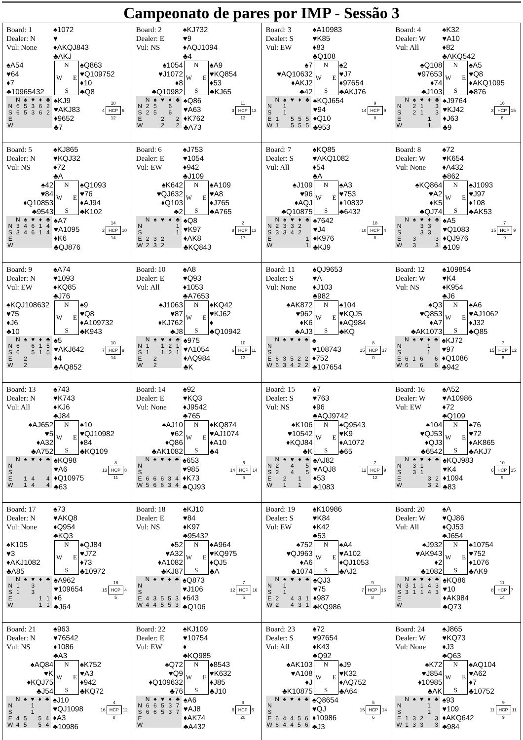Campeonato de pares por IMP - Sessão 3
| Board: 1 Dealer: N Vul: None ♠1072 ♥ ♦AKQJ843 ♣AKJ ♠A54 ♥64 ♦7 ♣10965432 N W E S ♠Q863 ♥Q109752 ♦10 ♣Q8 / / N / ♠ / ♥ / ♦ / ♣ / / N / 6 / 5 / 3 / 6 / 2 / / S / 6 / 5 / 3 / 6 / 2 / / E / / / / / / / W / / / / / / ♠KJ9 ♥AKJ83 ♦9652 ♣7 / / 18 / / / 4 / HCP / 6 / / / 12 / / | Board: 2 Dealer: E Vul: NS ♠KJ732 ♥9 ♦AQJ1094 ♣4 ♠1054 ♥J1072 ♦8 ♣Q10982 N W E S ♠A9 ♥KQ854 ♦53 ♣KJ65 / / N / ♠ / ♥ / ♦ / ♣ / / N / 2 / 5 / / 6 / / / S / 2 / 5 / / 6 / / / E / / / 2 / / 2 / / W / / / 2 / / 2 / ♠Q86 ♥A63 ♦K762 ♣A73 / / 11 / / / 3 / HCP / 13 / / / 13 / / | Board: 3 Dealer: S Vul: EW ♠A10983 ♥K85 ♦83 ♣Q108 ♠7 ♥AQ10632 ♦AKJ2 ♣42 N W E S ♠2 ♥J7 ♦97654 ♣AKJ76 / / N / ♠ / ♥ / ♦ / ♣ / / N / / 1 / / / / / S / / 1 / / / / / E / 1 / / 5 / 5 / 5 / / W / 1 / / 5 / 5 / 5 / ♠KQJ654 ♥94 ♦Q10 ♣953 / / 9 / / / 14 / HCP / 9 / / / 8 / / | Board: 4 Dealer: W Vul: All ♠K32 ♥A10 ♦82 ♣AKQ542 ♠Q108 ♥97653 ♦74 ♣J103 N W E S ♠A5 ♥Q8 ♦AKQ1095 ♣876 / / N / ♠ / ♥ / ♦ / ♣ / / N / / 2 / 1 / / 3 / / S / / 2 / 1 / / 3 / / E / / / / 1 / / / W / / / / 1 / / ♠J9764 ♥KJ42 ♦J63 ♣9 / / 16 / / / 3 / HCP / 15 / / / 6 / / |
| Board: 5 Dealer: N Vul: NS ♠KJ865 ♥KQJ32 ♦72 ♣A ♠42 ♥84 ♦Q10853 ♣9543 N W E S ♠Q1093 ♥76 ♦AJ94 ♣K102 / / N / ♠ / ♥ / ♦ / ♣ / / N / 3 / 4 / 6 / 1 / 4 / / S / 3 / 4 / 6 / 1 / 4 / / E / / / / / / / W / / / / / / ♠A7 ♥A1095 ♦K6 ♣QJ876 / / 14 / / / 2 / HCP / 10 / / / 14 / / | Board: 6 Dealer: E Vul: EW ♠J753 ♥1054 ♦942 ♣J109 ♠K642 ♥QJ632 ♦Q103 ♣2 N W E S ♠A109 ♥A8 ♦J765 ♣A765 / / N / ♠ / ♥ / ♦ / ♣ / / N / / / / / 1 / / S / / / / / 1 / / E / 2 / 3 / 2 / / / / W / 2 / 3 / 2 / / / ♠Q8 ♥K97 ♦AK8 ♣KQ843 / / 2 / / / 8 / HCP / 13 / / / 17 / / | Board: 7 Dealer: S Vul: All ♠KQ85 ♥AKQ1082 ♦54 ♣A ♠J109 ♥96 ♦AQJ ♣Q10875 N W E S ♠A3 ♥753 ♦10832 ♣6432 / / N / ♠ / ♥ / ♦ / ♣ / / N / 2 / 3 / 3 / 2 / / / S / 3 / 3 / 4 / 2 / / / E / / / / / 1 / / W / / / / / 1 / ♠7642 ♥J4 ♦K976 ♣KJ9 / / 18 / / / 10 / HCP / 4 / / / 8 / / | Board: 8 Dealer: W Vul: None ♠72 ♥K654 ♦A432 ♣862 ♠KQ864 ♥A2 ♦K5 ♣QJ74 N W E S ♠J1093 ♥J97 ♦108 ♣AK53 / / N / ♠ / ♥ / ♦ / ♣ / / N / / / 3 / 3 / / / S / / / 3 / 3 / / / E / / 3 / / / 3 / / W / / 3 / / / 3 / ♠A5 ♥Q1083 ♦QJ976 ♣109 / / 7 / / / 15 / HCP / 9 / / / 9 / / |
| Board: 9 Dealer: N Vul: EW ♠A74 ♥1093 ♦KQ85 ♣J76 ♠KQJ108632 ♥75 ♦J6 ♣10 N W E S ♠9 ♥Q8 ♦A109732 ♣K943 / / N / ♠ / ♥ / ♦ / ♣ / / N / 6 / / 6 / 1 / 5 / / S / 6 / / 5 / 1 / 5 / / E / / 2 / / / / / W / / 2 / / / / ♠5 ♥AKJ642 ♦4 ♣AQ852 / / 10 / / / 7 / HCP / 9 / / / 14 / / | Board: 10 Dealer: E Vul: All ♠A8 ♥Q93 ♦1053 ♣A7653 ♠J1063 ♥87 ♦KJ762 ♣J8 N W E S ♠KQ42 ♥KJ62 ♦ ♣Q10942 / / N / ♠ / ♥ / ♦ / ♣ / / N / 1 / / 1 / 2 / 1 / / S / 1 / / 1 / 2 / 1 / / E / / 2 / / / / / W / / 2 / / / / ♠975 ♥A1054 ♦AQ984 ♣K / / 10 / / / 6 / HCP / 11 / / / 13 / / | Board: 11 Dealer: S Vul: None ♠QJ9653 ♥A ♦J103 ♣982 ♠AK872 ♥962 ♦K6 ♣AJ3 N W E S ♠104 ♥KQJ5 ♦AQ984 ♣KQ / / N / ♠ / ♥ / ♦ / ♣ / / N / / / / / / / S / / / / / / / E / 6 / 3 / 5 / 2 / 2 / / W / 6 / 3 / 4 / 2 / 2 / ♠ ♥108743 ♦752 ♣107654 / / 8 / / / 15 / HCP / 17 / / / 0 / / | Board: 12 Dealer: W Vul: NS ♠109854 ♥K4 ♦K954 ♣J6 ♠Q3 ♥Q853 ♦A7 ♣AK1073 N W E S ♠A6 ♥AJ1062 ♦J32 ♣Q85 / / N / ♠ / ♥ / ♦ / ♣ / / N / / / / 1 / / / S / / / / 1 / / / E / 6 / 1 / 6 / / 6 / / W / 6 / / 6 / / 6 / ♠KJ72 ♥97 ♦Q1086 ♣942 / / 7 / / / 15 / HCP / 12 / / / 6 / / |
| Board: 13 Dealer: N Vul: All ♠743 ♥K743 ♦KJ6 ♣J84 ♠AJ652 ♥5 ♦A32 ♣A752 N W E S ♠10 ♥QJ10982 ♦84 ♣KQ109 / / N / ♠ / ♥ / ♦ / ♣ / / N / / / / / / / S / / / / / / / E / / 1 / 4 / / 4 / / W / / 1 / 4 / / 4 / ♠KQ98 ♥A6 ♦Q10975 ♣63 / / 8 / / / 13 / HCP / 8 / / / 11 / / | Board: 14 Dealer: E Vul: None ♠92 ♥KQ3 ♦J9542 ♣765 ♠AJ10 ♥62 ♦Q86 ♣AK1082 N W E S ♠KQ874 ♥AJ1074 ♦A10 ♣4 / / N / ♠ / ♥ / ♦ / ♣ / / N / / / / / / / S / / / / / / / E / 6 / 6 / 6 / 3 / 4 / / W / 5 / 6 / 6 / 3 / 4 / ♠653 ♥985 ♦K73 ♣QJ93 / / 6 / / / 14 / HCP / 14 / / / 6 / / | Board: 15 Dealer: S Vul: NS ♠7 ♥763 ♦96 ♣AQJ9742 ♠K106 ♥10542 ♦KQJ84 ♣K N W E S ♠Q9543 ♥K9 ♦A1072 ♣65 / / N / ♠ / ♥ / ♦ / ♣ / / N / 2 / / 4 / / 5 / / S / 2 / / 4 / / 5 / / E / / 2 / / 1 / / / W / / 1 / / 1 / / ♠AJ82 ♥AQJ8 ♦53 ♣1083 / / 7 / / / 12 / HCP / 9 / / / 12 / / | Board: 16 Dealer: W Vul: EW ♠A52 ♥A10986 ♦72 ♣Q109 ♠104 ♥QJ53 ♦QJ3 ♣6542 N W E S ♠76 ♥72 ♦AK865 ♣AKJ7 / / N / ♠ / ♥ / ♦ / ♣ / / N / / 3 / 1 / / / / S / / 3 / 1 / / / / E / / / / 3 / 2 / / W / / / / 3 / 2 / ♠KQJ983 ♥K4 ♦1094 ♣83 / / 10 / / / 6 / HCP / 15 / / / 9 / / |
| Board: 17 Dealer: N Vul: None ♠73 ♥AKQ8 ♦Q954 ♣KQ3 ♠K105 ♥3 ♦AKJ1082 ♣A85 N W E S ♠QJ84 ♥J72 ♦73 ♣10972 / / N / ♠ / ♥ / ♦ / ♣ / / N / 1 / / 3 / / / / S / 1 / / 3 / / / / E / / / / 1 / 1 / / W / / / / 1 / 1 / ♠A962 ♥109654 ♦6 ♣J64 / / 16 / / / 15 / HCP / 4 / / / 5 / / | Board: 18 Dealer: E Vul: NS ♠KJ10 ♥84 ♦K97 ♣95432 ♠52 ♥A32 ♦A1082 ♣KJ87 N W E S ♠A964 ♥KQ975 ♦QJ5 ♣A / / N / ♠ / ♥ / ♦ / ♣ / / N / / / / / / / S / / / / / / / E / 4 / 3 / 5 / 5 / 3 / / W / 4 / 4 / 5 / 5 / 3 / ♠Q873 ♥J106 ♦643 ♣Q106 / / 7 / / / 12 / HCP / 16 / / / 5 / / | Board: 19 Dealer: S Vul: EW ♠K10986 ♥K84 ♦K42 ♣53 ♠752 ♥QJ963 ♦A6 ♣1074 N W E S ♠A4 ♥A102 ♦QJ1053 ♣AJ2 / / N / ♠ / ♥ / ♦ / ♣ / / N / / 1 / / / / / S / / 1 / / / / / E / 2 / / 4 / 3 / 1 / / W / 2 / / 4 / 3 / 1 / ♠QJ3 ♥75 ♦987 ♣KQ986 / / 9 / / / 7 / HCP / 16 / / / 8 / / | Board: 20 Dealer: W Vul: All ♠A ♥QJ86 ♦QJ53 ♣J654 ♠J932 ♥AK943 ♦2 ♣1082 N W E S ♠10754 ♥752 ♦1076 ♣AK9 / / N / ♠ / ♥ / ♦ / ♣ / / N / 3 / 1 / 1 / 4 / 3 / / S / 3 / 1 / 1 / 4 / 3 / / E / / / / / / / W / / / / / / ♠KQ86 ♥10 ♦AK984 ♣Q73 / / 11 / / / 8 / HCP / 7 / / / 14 / / |
| Board: 21 Dealer: N Vul: NS ♠963 ♥76542 ♦1086 ♣A3 ♠AQ84 ♥K ♦KQJ75 ♣J54 N W E S ♠K752 ♥A3 ♦942 ♣KQ72 / / N / ♠ / ♥ / ♦ / ♣ / / N / / / 1 / / / / S / / / 1 / / / / E / 4 / 5 / / 5 / 4 / / W / 4 / 5 / / 5 / 4 / ♠J10 ♥QJ1098 ♦A3 ♣10986 / / 4 / / / 16 / HCP / 12 / / / 8 / / | Board: 22 Dealer: E Vul: EW ♠KJ109 ♥10754 ♦ ♣KQ985 ♠Q72 ♥Q9 ♦Q109632 ♣76 N W E S ♠8543 ♥K632 ♦J85 ♣J10 / / N / ♠ / ♥ / ♦ / ♣ / / N / 6 / 6 / 5 / 3 / 7 / / S / 6 / 6 / 5 / 3 / 7 / / E / / / / / / / W / / / / / / ♠A6 ♥AJ8 ♦AK74 ♣A432 / / 9 / / / 6 / HCP / 5 / / / 20 / / | Board: 23 Dealer: S Vul: All ♠72 ♥97654 ♦K43 ♣Q92 ♠AK103 ♥A108 ♦J ♣K10875 N W E S ♠J9 ♥K32 ♦AQ752 ♣A64 / / N / ♠ / ♥ / ♦ / ♣ / / N / / / / / / / S / / / / / / / E / 6 / 4 / 4 / 5 / 6 / / W / 6 / 4 / 4 / 5 / 6 / ♠Q8654 ♥QJ ♦10986 ♣J3 / / 5 / / / 15 / HCP / 14 / / / 6 / / | Board: 24 Dealer: W Vul: None ♠J865 ♥KQ73 ♦J3 ♣Q63 ♠K72 ♥J854 ♦10985 ♣AK N W E S ♠AQ104 ♥A62 ♦7 ♣10752 / / N / ♠ / ♥ / ♦ / ♣ / / N / / / / 1 / / / S / / / / 1 / / / E / 1 / 3 / 2 / / 3 / / W / 1 / 3 / 3 / / 3 / ♠93 ♥109 ♦AKQ642 ♣984 / / 9 / / / 11 / HCP / 11 / / / 9 / / |